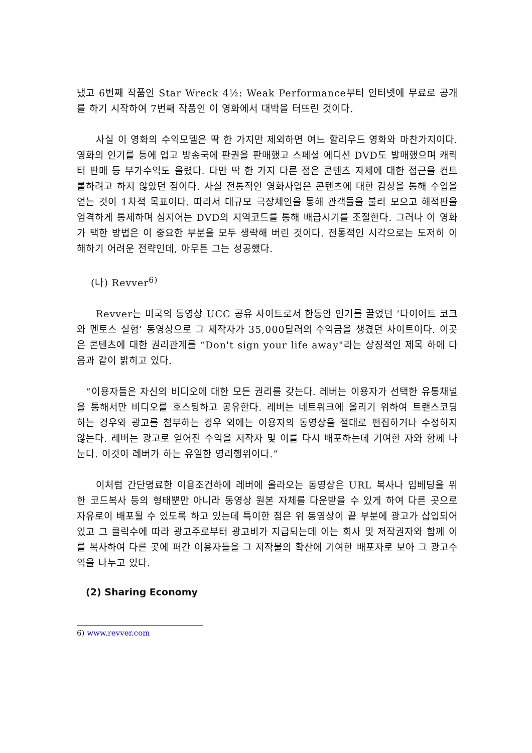냈고 6번째 작품인 Star Wreck 4½: Weak Performance부터 인터넷에 무료로 공개를 하기 시작하여 7번째 작품인 이 영화에서 대박을 터뜨린 것이다.
사실 이 영화의 수익모델은 딱 한 가지만 제외하면 여느 할리우드 영화와 마찬가지이다. 영화의 인기를 등에 업고 방송국에 판권을 판매했고 스페셜 에디션 DVD도 발매했으며 캐릭터 판매 등 부가수익도 올렸다. 다만 딱 한 가지 다른 점은 콘텐츠 자체에 대한 접근을 컨트롤하려고 하지 않았던 점이다. 사실 전통적인 영화사업은 콘텐츠에 대한 감상을 통해 수입을 얻는 것이 1차적 목표이다. 따라서 대규모 극장체인을 통해 관객들을 불러 모으고 해적판을 엄격하게 통제하며 심지어는 DVD의 지역코드를 통해 배급시기를 조절한다. 그러나 이 영화가 택한 방법은 이 중요한 부분을 모두 생략해 버린 것이다. 전통적인 시각으로는 도저히 이해하기 어려운 전략인데, 아무튼 그는 성공했다.
(나) Revver<sup>6)</sup>
Revver는 미국의 동영상 UCC 공유 사이트로서 한동안 인기를 끌었던 ‘다이어트 코크와 멘토스 실험’ 동영상으로 그 제작자가 35,000달러의 수익금을 챙겼던 사이트이다. 이곳은 콘텐츠에 대한 권리관계를 “Don't sign your life away"라는 상징적인 제목 하에 다음과 같이 밝히고 있다.
“이용자들은 자신의 비디오에 대한 모든 권리를 갖는다. 레버는 이용자가 선택한 유통채널을 통해서만 비디오를 호스팅하고 공유한다. 레버는 네트워크에 올리기 위하여 트랜스코딩 하는 경우와 광고를 첨부하는 경우 외에는 이용자의 동영상을 절대로 편집하거나 수정하지 않는다. 레버는 광고로 얻어진 수익을 저작자 및 이를 다시 배포하는데 기여한 자와 함께 나눈다. 이것이 레버가 하는 유일한 영리행위이다.”
이처럼 간단명료한 이용조건하에 레버에 올라오는 동영상은 URL 복사나 임베딩을 위한 코드복사 등의 형태뿐만 아니라 동영상 원본 자체를 다운받을 수 있게 하여 다른 곳으로 자유로이 배포될 수 있도록 하고 있는데 특이한 점은 위 동영상이 끝 부분에 광고가 삽입되어 있고 그 클릭수에 따라 광고주로부터 광고비가 지급되는데 이는 회사 및 저작권자와 함께 이를 복사하여 다른 곳에 퍼간 이용자들을 그 저작물의 확산에 기여한 배포자로 보아 그 광고수익을 나누고 있다.
(2) Sharing Economy
6) www.revver.com